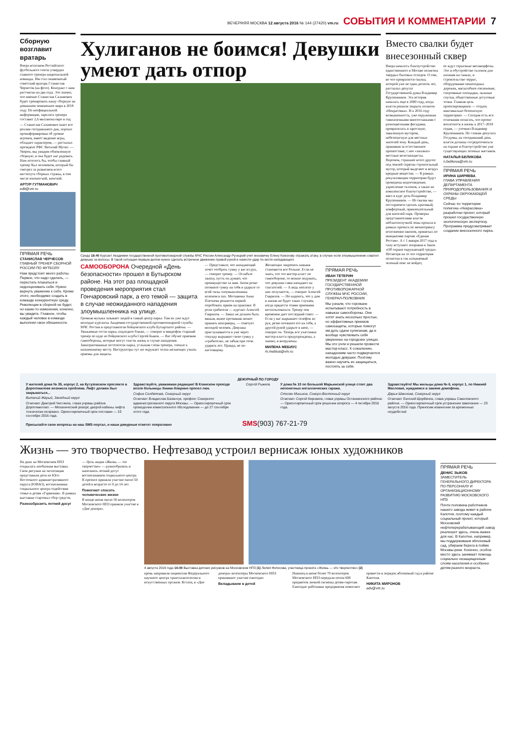ВЕЧЕРНЯЯ МОСКВА 12 августа 2016 № 144 (27420) vm.ru СОБЫТИЯ И КОММЕНТАРИИ 7
Сборную возглавит вратарь
Вчера исполком Российского футбольного союза утвердил главного тренера национальной команды. Им стал знаменитый советский вратарь Станислав Черчесов (на фото). Контракт с ним рассчитан на два года. Это значит, что именно Станислав Саламович будет тренировать нашу сборную на домашнем чемпионате мира в 2018 году. По неофициальной информации, зарплата тренера составит 2,6 миллиона евро в год.
— Станислав Саламович знает все реалии сегодняшнего дня, хорошо проинформирован об уровне игроков, имеет видение игры, обладает характером, — рассказал президент РФС Виталий Мутко. — Уверен, мы увидим обновленную сборную, и она будет нас радовать. Нам хотелось бы, чтобы главный тренер был человеком, который бы смотрел за развитием всего института сборных страны, в том числе юношеской, женской.
АРТУР ГУТМАНОВИЧ
edit@vm.ru
ПРЯМАЯ РЕЧЬ
СТАНИСЛАВ ЧЕРЧЕСОВ
ГЛАВНЫЙ ТРЕНЕР СБОРНОЙ РОССИИ ПО ФУТБОЛУ
Нам предстоит много работы. Первое, что надо сделать, — перестать плакаться и недооценивать себя. Нужно вернуть уважение к себе. Кроме этого, необходимо создать в команде конкурентную среду. Революции в сборной не будет, но какие-то изменения, конечно, вы увидите. Главное, чтобы каждый человек в команде выполнял свои обязанности.
Хулиганов не боимся! Девушки умеют дать отпор
Среда 18:40 Курсант Академии государственной противопожарной службы МЧС России Александр Русецкий учит москвичку Елену Кожохову отражать атаку, в случае если злоумышленник схватил девушку за волосы. В такой ситуации первым делом нужно сделать встречное движение правой рукой и нанести удар по кисти нападающего
САМООБОРОНА Очередной «День безопасности» прошел в Бутырском районе. На этот раз площадкой проведения мероприятия стал Гончаровский парк, а его темой — защита в случае неожиданного нападения злоумышленника на улице.
Громкая музыка зазывает людей в самый центр парка. Там их уже ждут молодые курсанты Академии государственной противопожарной службы МЧС России и представители бойцовского клуба Бутырского района. — Уважаемые гости парка, подходите ближе, — говорит в микрофон старший тренер по кудо из бойцовского клуба Сергей Быков. — Вас обучат приемам самообороны, которые могут спасти жизнь в случае нападения. Заинтригованные посетители парка, услышав слова тренера, спешат к назначенному месту. Инструкторы тут же окружает толпа желающих узнать приемы для защиты.
— Представьте, что нападающий хочет отобрать сумку у вас из рук, — говорит тренер. — Ослабьте хватку, пусть он думает, что преимущество за ним. Затем резко потяните сумку на себя и ударьте со всей силы злоумышленника коленом в пах. Москвичка Анна Плетнева решается первой опробовать прием на практике. В роли грабителя — курсант Алексей Гаврилов. — Замах не должен быть явным, иначе противник может принять контрмеры, — советует молодой человек. Девушка прислушивается и уже через секунду вырывает свою сумку у «грабителя», не забыв при этом ударить его. Правда, не по-настоящему.
Желающих закрепить навыки становится все больше. Если не знать, что это мастер-класс по самообороне, то можно подумать, что девушки сами нападают на спасателей. — А ведь неплохо у них получается, — говорит Алексей Гаврилов. — Но надеюсь, что у дам в жизни не будет таких случаев, когда придется этими приемами воспользоваться. Тренер тем временем дает последний совет. — Если у вас вырывают телефон из рук, резко потяните его на себя, а другой рукой ударьте в шею, — говорит он. Теперь все участники мастер-класса предупреждены, а значит, и вооружены.
МИЛЕНА МЕБИУС
m.mebius@vm.ru
ПРЯМАЯ РЕЧЬ
ИВАН ТЕТЕРИН
ПРЕЗИДЕНТ АКАДЕМИИ ГОСУДАРСТВЕННОЙ ПРОТИВОПОЖАРНОЙ СЛУЖБЫ МЧС РОССИИ, ГЕНЕРАЛ-ПОЛКОВНИК
Мы узнали, что горожане испытывают потребность в навыках самообороны. Они хотят знать несколько простых, но эффективных приемов самозащиты, которые помогут им дать сдачи хулиганам, да и вообще чувствовать себя увереннее на городских улицах. Мы это учли и решили провести мастер-класс. К сожалению, нападениям часто подвергаются молодые девушки. Поэтому важно научить их защищаться, постоять за себя.
Вместо свалки будет внесезонный сквер
Вчера началось благоустройство единственного в Москве полигона твердых бытовых отходов. О том, во что превратится свалка, которой уже не один десяток лет, рассказал депутат Государственной думы Владимир Крупенников. Эта история началась еще в 2000 году, когда власти решили закрыть полигон «Некрасовка». И к 2016 году возвышенность, уже окруженная симпатичными многоэтажками с разноцветными фасадами, превратилась в заросшую, заваленную мусором, небезопасную для местных жителей зону. Каждый день, принимая за естественное препятствие, с нее «лихачат» местные велосипедисты. Впрочем, страшнее всего другое: под землей спрятан строительный мусор, который выделяет в воздух вредные вещества. — В рамках рекультивации территории будут проведены водоотведение, укрепление склонов, а также их комплексное благоустройство, — ввел в курс дела Владимир Крупенников. — Из свалки мы постараемся сделать красивый, комфортный, привлекательный для жителей парк. Проверка представителями власти неблагополучной зоны прошла в рамках проекта по мониторингу исполнения законов, принятых по инициативе партии «Единая Россия». А с 1 января 2017 года в силу вступают поправки в Закон «Об охране окружающей среды». Несмотря на то что территория полигона в так называемый зеленый пояс не войдет,
ее ждут серьезные метаморфозы. Это и обустройство склонов для катания на санках, и строительство террас, оборудование пешеходных дорожек, масштабное озеленение, спортивные площадки, лыжные спуски, общественные досуговые точки. Главная цель проектировщиков — создать максимально безопасную территорию. — Сегодня есть все основания полагать, что проект воплотится в жизнь к 2017–2018 годам, — уточнил Владимир Крупенников. По словам депутата Госдумы, на сегодняшний день власти должны сосредоточиться на охране и благоустройстве уже существующих зеленых массивов.
НАТАЛЬЯ БЕЛИКОВА
n.belikova@vm.ru
ПРЯМАЯ РЕЧЬ
ИРИНА ШИРЯЕВА
ГЛАВА УПРАВЛЕНИЯ ДЕПАРТАМЕНТА ПРИРОДОПОЛЬЗОВАНИЯ И ОХРАНЫ ОКРУЖАЮЩЕЙ СРЕДЫ
Сейчас по территории полигона «Некрасовка» разработан проект, который прошел госудаственную экологическую экспертизу. Программа предусматривает создание внесезонного парка.
ДЕЖУРНЫЙ ПО ГОРОДУ
У жителей дома № 35, корпус 2, на Кутузовском проспекте в Дорогомилове возникла проблема. Лифт должен был закрываться...
Виталий Жарый, Западный округ
Отвечает Дмитрий Чистяков, глава управы района Дорогомилово: — Механический реверс дверей кабины лифта технически исправен. Ориентировочный срок поставки — 10 сентября 2016 года.
Здравствуйте, уважаемая редакция! В Клинском проезде возле больницы Химки-Ховрино просел люк.
София Солдатова, Северный округ
Отвечает Владислав Базанчук, префект Северного административного округа Москвы: — Ориентировочный срок проведения комиссионного обследования — до 27 сентября этого года.
Сергей Рыжков У дома № 10 по Большой Марьинской улице стоят два непонятных металлических гаража.
Степан Миськов, Северо-Восточный округ
Отвечает Сергей Кирнаков, глава управы Останкинского района: — Ориентировочный срок решения вопроса — 4 октября 2016 года.
Здравствуйте! Мы жильцы дома № 6, корпус 1, по Нижней Масловке, нуждаемся в замене домофона.
Дарья Шмелева, Северный округ
Отвечает Евгений Щербачев, глава управы Савеловского района: — Ориентировочный срок устранения замечания — 23 августа 2016 года. Приносим извинения за временные неудобства!
Присылайте свои вопросы на наш SMS-портал, и наши дежурные ответят оперативно SMS(903) 767-21-79
Жизнь — это творчество. Нефтезавод устроил вернисаж юных художников
На днях на Московском НПЗ открылась необычная выставка. Свои рисунки на экспозиции представили дети из Юго-Восточного административного округа (ЮВАО), воспитанники социального центра содействия семье и детям «Гармония». В рамках выставки стартовал сбор средств.
Разнообразить летний досуг
— Цель акции «Жизнь — это творчество» — разнообразить и наполнить летний досуг воспитанников социального центра. В проекте приняли участие около 50 детей в возрасте от 9 до 14 лет.
Помогают спасать человеческие жизни
В конце июня около 50 волонтеров Московского НПЗ приняли участие в «Дне донора».
4 августа 2016 года 16:00 Выставка детских рисунков на Московском НПЗ (1) Лилия Фетисова, участница проекта «Жизнь — это творчество» (2)
кровь направили пациентам Федерального научного центра трансплантологии и искусственных органов. Кстати, в «Дне донора» волонтеры Московского НПЗ принимают участие ежегодно.
Вкладываем в детей
Наконец в июне более 70 волонтеров Московского НПЗ передали почти 600 предметов личной гигиены детям-сиротам. Ежегодно работники предприятия помогают привести в порядок яблоневый сад в районе Капотня.
НИКИТА МИРОНОВ
adv@vm.ru
ПРЯМАЯ РЕЧЬ
ДЕНИС ЗЫКОВ
ЗАМЕСТИТЕЛЬ ГЕНЕРАЛЬНОГО ДИРЕКТОРА ПО ПЕРСОНАЛУ И ОРГАНИЗАЦИОННОМУ РАЗВИТИЮ МОСКОВСКОГО НПЗ
Почти половина работников нашего завода живет в районе Капотня, поэтому каждый социальный проект, который Московский нефтеперерабатывающий завод реализует здесь, очень важен для нас. В Капотне, например, мы поддерживаем яблоневый сад, убираем берега в пойме Москвы-реки. Конечно, особое место здесь занимает помощь социально незащищенным слоям населения и особенно детям разного возраста.